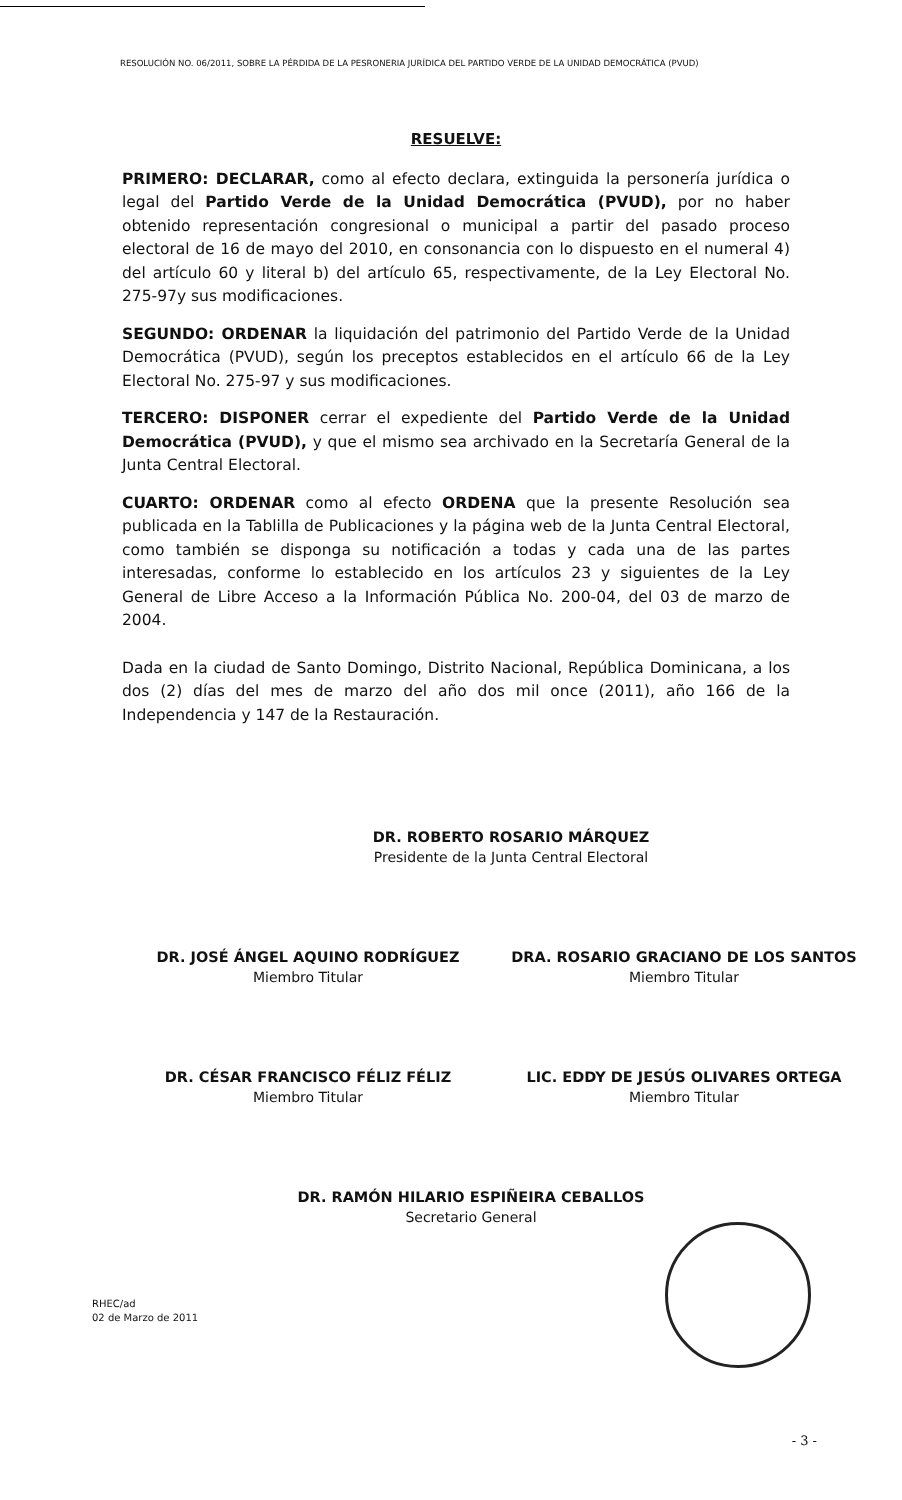RESOLUCIÓN NO. 06/2011, SOBRE LA PÉRDIDA DE LA PESRONERIA JURÍDICA DEL PARTIDO VERDE DE LA UNIDAD DEMOCRÁTICA (PVUD)
RESUELVE:
PRIMERO: DECLARAR, como al efecto declara, extinguida la personería jurídica o legal del Partido Verde de la Unidad Democrática (PVUD), por no haber obtenido representación congresional o municipal a partir del pasado proceso electoral de 16 de mayo del 2010, en consonancia con lo dispuesto en el numeral 4) del artículo 60 y literal b) del artículo 65, respectivamente, de la Ley Electoral No. 275-97y sus modificaciones.
SEGUNDO: ORDENAR la liquidación del patrimonio del Partido Verde de la Unidad Democrática (PVUD), según los preceptos establecidos en el artículo 66 de la Ley Electoral No. 275-97 y sus modificaciones.
TERCERO: DISPONER cerrar el expediente del Partido Verde de la Unidad Democrática (PVUD), y que el mismo sea archivado en la Secretaría General de la Junta Central Electoral.
CUARTO: ORDENAR como al efecto ORDENA que la presente Resolución sea publicada en la Tablilla de Publicaciones y la página web de la Junta Central Electoral, como también se disponga su notificación a todas y cada una de las partes interesadas, conforme lo establecido en los artículos 23 y siguientes de la Ley General de Libre Acceso a la Información Pública No. 200-04, del 03 de marzo de 2004.
Dada en la ciudad de Santo Domingo, Distrito Nacional, República Dominicana, a los dos (2) días del mes de marzo del año dos mil once (2011), año 166 de la Independencia y 147 de la Restauración.
DR. ROBERTO ROSARIO MÁRQUEZ
Presidente de la Junta Central Electoral
DR. JOSÉ ÁNGEL AQUINO RODRÍGUEZ
Miembro Titular
DRA. ROSARIO GRACIANO DE LOS SANTOS
Miembro Titular
DR. CÉSAR FRANCISCO FÉLIZ FÉLIZ
Miembro Titular
LIC. EDDY DE JESÚS OLIVARES ORTEGA
Miembro Titular
DR. RAMÓN HILARIO ESPIÑEIRA CEBALLOS
Secretario General
RHEC/ad
02 de Marzo de 2011
- 3 -